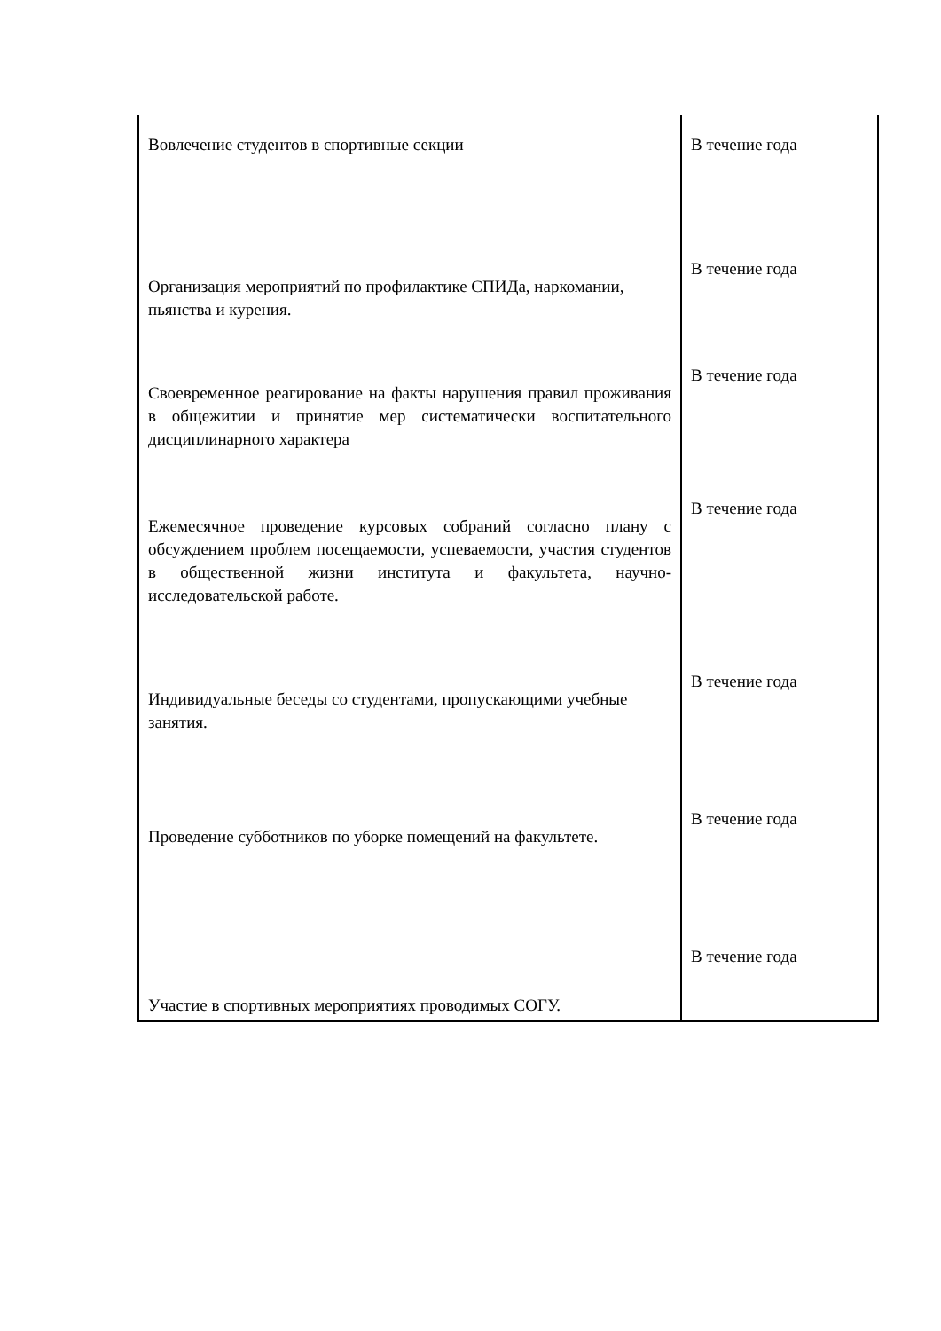| Вовлечение студентов в спортивные секции | В течение года |
| Организация мероприятий по профилактике СПИДа, наркомании, пьянства и курения. | В течение года |
| Своевременное реагирование на факты нарушения правил проживания в общежитии и принятие мер систематически воспитательного дисциплинарного характера | В течение года |
| Ежемесячное проведение курсовых собраний согласно плану с обсуждением проблем посещаемости, успеваемости, участия студентов в общественной жизни института и факультета, научно-исследовательской работе. | В течение года |
| Индивидуальные беседы со студентами, пропускающими учебные занятия. | В течение года |
| Проведение субботников по уборке помещений на факультете. | В течение года |
| Участие в спортивных мероприятиях проводимых СОГУ. | В течение года |